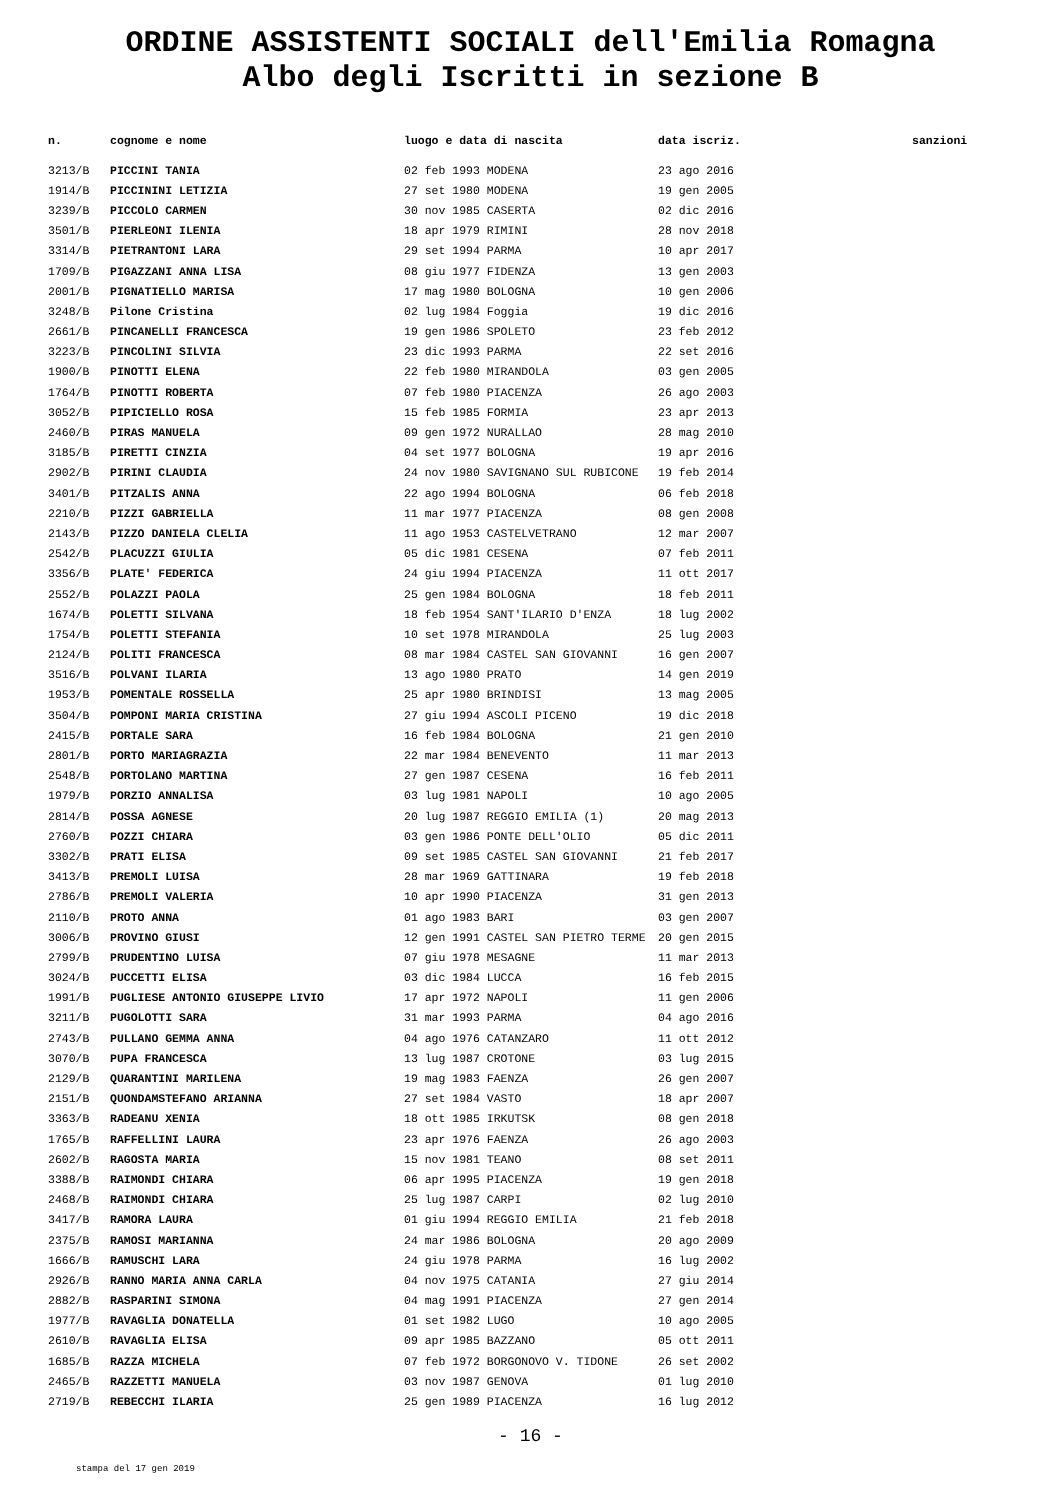ORDINE ASSISTENTI SOCIALI dell'Emilia Romagna
Albo degli Iscritti in sezione B
| n. | cognome e nome | luogo e data di nascita | data iscriz. | sanzioni |
| --- | --- | --- | --- | --- |
| 3213/B | PICCINI TANIA | 02 feb 1993 MODENA | 23 ago 2016 | |
| 1914/B | PICCININI LETIZIA | 27 set 1980 MODENA | 19 gen 2005 | |
| 3239/B | PICCOLO CARMEN | 30 nov 1985 CASERTA | 02 dic 2016 | |
| 3501/B | PIERLEONI ILENIA | 18 apr 1979 RIMINI | 28 nov 2018 | |
| 3314/B | PIETRANTONI LARA | 29 set 1994 PARMA | 10 apr 2017 | |
| 1709/B | PIGAZZANI ANNA LISA | 08 giu 1977 FIDENZA | 13 gen 2003 | |
| 2001/B | PIGNATIELLO MARISA | 17 mag 1980 BOLOGNA | 10 gen 2006 | |
| 3248/B | Pilone Cristina | 02 lug 1984 Foggia | 19 dic 2016 | |
| 2661/B | PINCANELLI FRANCESCA | 19 gen 1986 SPOLETO | 23 feb 2012 | |
| 3223/B | PINCOLINI SILVIA | 23 dic 1993 PARMA | 22 set 2016 | |
| 1900/B | PINOTTI ELENA | 22 feb 1980 MIRANDOLA | 03 gen 2005 | |
| 1764/B | PINOTTI ROBERTA | 07 feb 1980 PIACENZA | 26 ago 2003 | |
| 3052/B | PIPICIELLO ROSA | 15 feb 1985 FORMIA | 23 apr 2013 | |
| 2460/B | PIRAS MANUELA | 09 gen 1972 NURALLAO | 28 mag 2010 | |
| 3185/B | PIRETTI CINZIA | 04 set 1977 BOLOGNA | 19 apr 2016 | |
| 2902/B | PIRINI CLAUDIA | 24 nov 1980 SAVIGNANO SUL RUBICONE | 19 feb 2014 | |
| 3401/B | PITZALIS ANNA | 22 ago 1994 BOLOGNA | 06 feb 2018 | |
| 2210/B | PIZZI GABRIELLA | 11 mar 1977 PIACENZA | 08 gen 2008 | |
| 2143/B | PIZZO DANIELA CLELIA | 11 ago 1953 CASTELVETRANO | 12 mar 2007 | |
| 2542/B | PLACUZZI GIULIA | 05 dic 1981 CESENA | 07 feb 2011 | |
| 3356/B | PLATE' FEDERICA | 24 giu 1994 PIACENZA | 11 ott 2017 | |
| 2552/B | POLAZZI PAOLA | 25 gen 1984 BOLOGNA | 18 feb 2011 | |
| 1674/B | POLETTI SILVANA | 18 feb 1954 SANT'ILARIO D'ENZA | 18 lug 2002 | |
| 1754/B | POLETTI STEFANIA | 10 set 1978 MIRANDOLA | 25 lug 2003 | |
| 2124/B | POLITI FRANCESCA | 08 mar 1984 CASTEL SAN GIOVANNI | 16 gen 2007 | |
| 3516/B | POLVANI ILARIA | 13 ago 1980 PRATO | 14 gen 2019 | |
| 1953/B | POMENTALE ROSSELLA | 25 apr 1980 BRINDISI | 13 mag 2005 | |
| 3504/B | POMPONI MARIA CRISTINA | 27 giu 1994 ASCOLI PICENO | 19 dic 2018 | |
| 2415/B | PORTALE SARA | 16 feb 1984 BOLOGNA | 21 gen 2010 | |
| 2801/B | PORTO MARIAGRAZIA | 22 mar 1984 BENEVENTO | 11 mar 2013 | |
| 2548/B | PORTOLANO MARTINA | 27 gen 1987 CESENA | 16 feb 2011 | |
| 1979/B | PORZIO ANNALISA | 03 lug 1981 NAPOLI | 10 ago 2005 | |
| 2814/B | POSSA AGNESE | 20 lug 1987 REGGIO EMILIA (1) | 20 mag 2013 | |
| 2760/B | POZZI CHIARA | 03 gen 1986 PONTE DELL'OLIO | 05 dic 2011 | |
| 3302/B | PRATI ELISA | 09 set 1985 CASTEL SAN GIOVANNI | 21 feb 2017 | |
| 3413/B | PREMOLI LUISA | 28 mar 1969 GATTINARA | 19 feb 2018 | |
| 2786/B | PREMOLI VALERIA | 10 apr 1990 PIACENZA | 31 gen 2013 | |
| 2110/B | PROTO ANNA | 01 ago 1983 BARI | 03 gen 2007 | |
| 3006/B | PROVINO GIUSI | 12 gen 1991 CASTEL SAN PIETRO TERME | 20 gen 2015 | |
| 2799/B | PRUDENTINO LUISA | 07 giu 1978 MESAGNE | 11 mar 2013 | |
| 3024/B | PUCCETTI ELISA | 03 dic 1984 LUCCA | 16 feb 2015 | |
| 1991/B | PUGLIESE ANTONIO GIUSEPPE LIVIO | 17 apr 1972 NAPOLI | 11 gen 2006 | |
| 3211/B | PUGOLOTTI SARA | 31 mar 1993 PARMA | 04 ago 2016 | |
| 2743/B | PULLANO GEMMA ANNA | 04 ago 1976 CATANZARO | 11 ott 2012 | |
| 3070/B | PUPA FRANCESCA | 13 lug 1987 CROTONE | 03 lug 2015 | |
| 2129/B | QUARANTINI MARILENA | 19 mag 1983 FAENZA | 26 gen 2007 | |
| 2151/B | QUONDAMSTEFANO ARIANNA | 27 set 1984 VASTO | 18 apr 2007 | |
| 3363/B | RADEANU XENIA | 18 ott 1985 IRKUTSK | 08 gen 2018 | |
| 1765/B | RAFFELLINI LAURA | 23 apr 1976 FAENZA | 26 ago 2003 | |
| 2602/B | RAGOSTA MARIA | 15 nov 1981 TEANO | 08 set 2011 | |
| 3388/B | RAIMONDI CHIARA | 06 apr 1995 PIACENZA | 19 gen 2018 | |
| 2468/B | RAIMONDI CHIARA | 25 lug 1987 CARPI | 02 lug 2010 | |
| 3417/B | RAMORA LAURA | 01 giu 1994 REGGIO EMILIA | 21 feb 2018 | |
| 2375/B | RAMOSI MARIANNA | 24 mar 1986 BOLOGNA | 20 ago 2009 | |
| 1666/B | RAMUSCHI LARA | 24 giu 1978 PARMA | 16 lug 2002 | |
| 2926/B | RANNO MARIA ANNA CARLA | 04 nov 1975 CATANIA | 27 giu 2014 | |
| 2882/B | RASPARINI SIMONA | 04 mag 1991 PIACENZA | 27 gen 2014 | |
| 1977/B | RAVAGLIA DONATELLA | 01 set 1982 LUGO | 10 ago 2005 | |
| 2610/B | RAVAGLIA ELISA | 09 apr 1985 BAZZANO | 05 ott 2011 | |
| 1685/B | RAZZA MICHELA | 07 feb 1972 BORGONOVO V. TIDONE | 26 set 2002 | |
| 2465/B | RAZZETTI MANUELA | 03 nov 1987 GENOVA | 01 lug 2010 | |
| 2719/B | REBECCHI ILARIA | 25 gen 1989 PIACENZA | 16 lug 2012 | |
- 16 -
stampa del 17 gen 2019